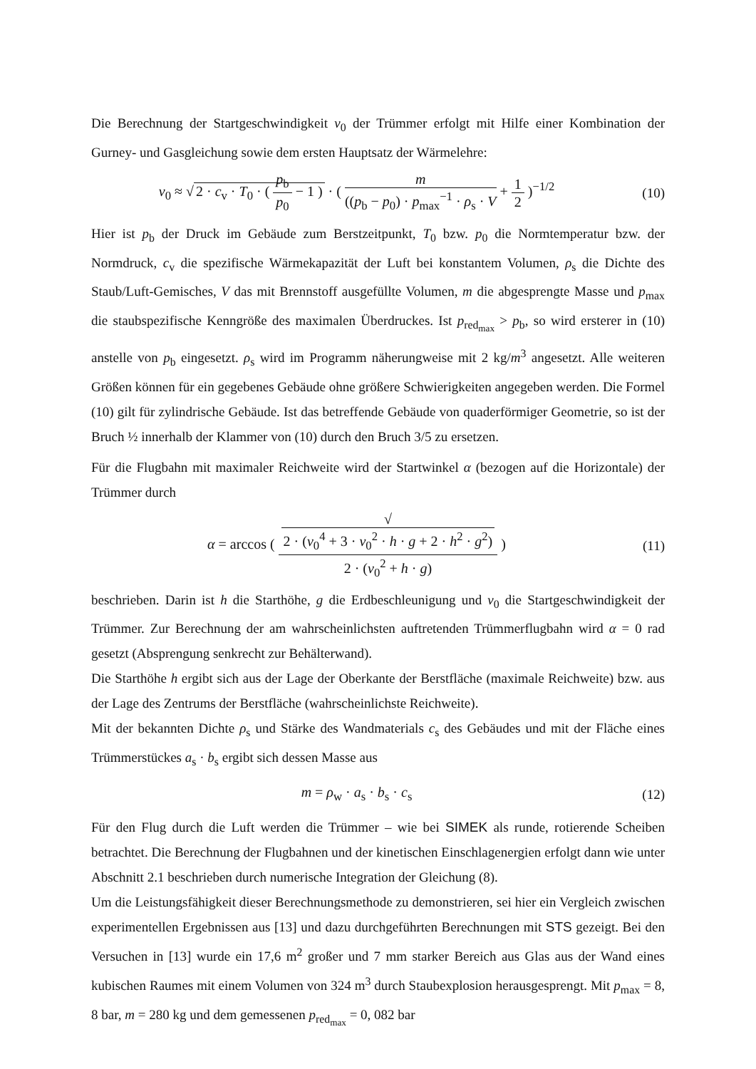Die Berechnung der Startgeschwindigkeit v<sub>0</sub> der Trümmer erfolgt mit Hilfe einer Kombination der Gurney- und Gasgleichung sowie dem ersten Hauptsatz der Wärmelehre:
v<sub>0</sub> ≈ √ 2 · c<sub>v</sub> · T<sub>0</sub> · ( p<sub>b</sub> p<sub>0</sub> − 1 ) · ( m ((p<sub>b</sub> − p<sub>0</sub>) · p<sub>max</sub><sup>−1</sup> · ρ<sub>s</sub> · V + 1 2 )<sup>−1/2</sup>
(10)
Hier ist p<sub>b</sub> der Druck im Gebäude zum Berstzeitpunkt, T<sub>0</sub> bzw. p<sub>0</sub> die Normtemperatur bzw. der Normdruck, c<sub>v</sub> die spezifische Wärmekapazität der Luft bei konstantem Volumen, ρ<sub>s</sub> die Dichte des Staub/Luft-Gemisches, V das mit Brennstoff ausgefüllte Volumen, m die abgesprengte Masse und p<sub>max</sub> die staubspezifische Kenngröße des maximalen Überdruckes. Ist p<sub>red<sub>max</sub></sub> > p<sub>b</sub>, so wird ersterer in (10) anstelle von p<sub>b</sub> eingesetzt. ρ<sub>s</sub> wird im Programm näherungweise mit 2 kg/m<sup>3</sup> angesetzt. Alle weiteren Größen können für ein gegebenes Gebäude ohne größere Schwierigkeiten angegeben werden. Die Formel (10) gilt für zylindrische Gebäude. Ist das betreffende Gebäude von quaderförmiger Geometrie, so ist der Bruch ½ innerhalb der Klammer von (10) durch den Bruch 3/5 zu ersetzen.
Für die Flugbahn mit maximaler Reichweite wird der Startwinkel α (bezogen auf die Horizontale) der Trümmer durch
α = arccos ( √
2 · (v<sub>0</sub><sup>4</sup> + 3 · v<sub>0</sub><sup>2</sup> · h · g + 2 · h<sup>2</sup> · g<sup>2</sup>) 2 · (v<sub>0</sub><sup>2</sup> + h · g) )
(11)
beschrieben. Darin ist h die Starthöhe, g die Erdbeschleunigung und v<sub>0</sub> die Startgeschwindigkeit der Trümmer. Zur Berechnung der am wahrscheinlichsten auftretenden Trümmerflugbahn wird α = 0 rad gesetzt (Absprengung senkrecht zur Behälterwand).
Die Starthöhe h ergibt sich aus der Lage der Oberkante der Berstfläche (maximale Reichweite) bzw. aus der Lage des Zentrums der Berstfläche (wahrscheinlichste Reichweite).
Mit der bekannten Dichte ρ<sub>s</sub> und Stärke des Wandmaterials c<sub>s</sub> des Gebäudes und mit der Fläche eines Trümmerstückes a<sub>s</sub> · b<sub>s</sub> ergibt sich dessen Masse aus
m = ρ<sub>w</sub> · a<sub>s</sub> · b<sub>s</sub> · c<sub>s</sub> (12)
Für den Flug durch die Luft werden die Trümmer – wie bei SIMEK als runde, rotierende Scheiben betrachtet. Die Berechnung der Flugbahnen und der kinetischen Einschlagenergien erfolgt dann wie unter Abschnitt 2.1 beschrieben durch numerische Integration der Gleichung (8).
Um die Leistungsfähigkeit dieser Berechnungsmethode zu demonstrieren, sei hier ein Vergleich zwischen experimentellen Ergebnissen aus [13] und dazu durchgeführten Berechnungen mit STS gezeigt. Bei den Versuchen in [13] wurde ein 17,6 m<sup>2</sup> großer und 7 mm starker Bereich aus Glas aus der Wand eines kubischen Raumes mit einem Volumen von 324 m<sup>3</sup> durch Staubexplosion herausgesprengt. Mit p<sub>max</sub> = 8, 8 bar, m = 280 kg und dem gemessenen p<sub>red<sub>max</sub></sub> = 0, 082 bar